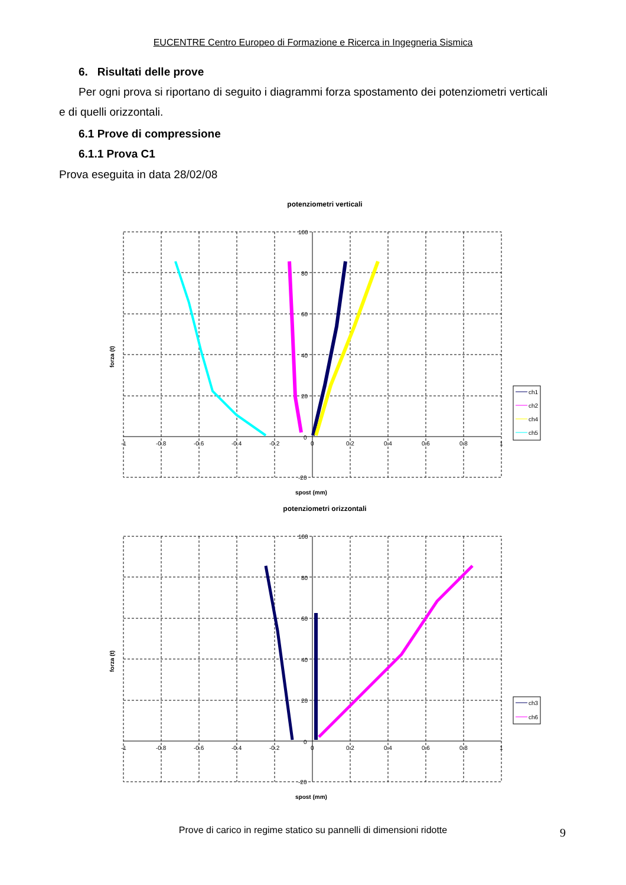EUCENTRE Centro Europeo di Formazione e Ricerca in Ingegneria Sismica
6. Risultati delle prove
Per ogni prova si riportano di seguito i diagrammi forza spostamento dei potenziometri verticali
e di quelli orizzontali.
6.1 Prove di compressione
6.1.1 Prova C1
Prova eseguita in data 28/02/08
potenziometri verticali
100
80
60
40
20
0
-20
-1
-0.8
-0.6
-0.4
-0.2
0
0.2
0.4
0.6
0.8
1
forza (t)
spost (mm)
ch1
ch2
ch4
ch5
potenziometri orizzontali
100
80
60
40
20
0
-20
-1
-0.8
-0.6
-0.4
-0.2
0
0.2
0.4
0.6
0.8
1
forza (t)
spost (mm)
ch3
ch6
Prove di carico in regime statico su pannelli di dimensioni ridotte 9